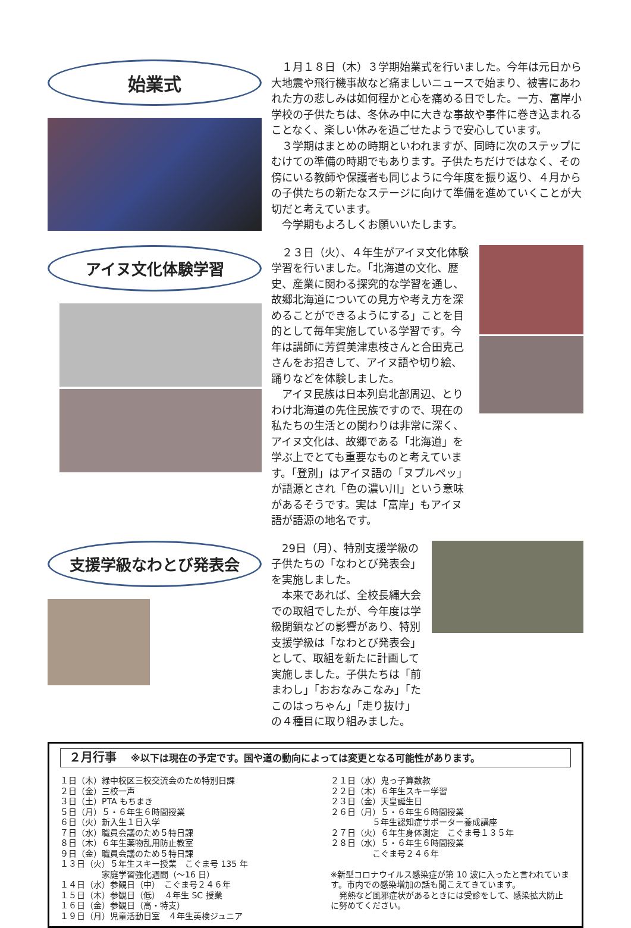始業式
　１月１８日（木）３学期始業式を行いました。今年は元日から大地震や飛行機事故など痛ましいニュースで始まり、被害にあわれた方の悲しみは如何程かと心を痛める日でした。一方、富岸小学校の子供たちは、冬休み中に大きな事故や事件に巻き込まれることなく、楽しい休みを過ごせたようで安心しています。
　３学期はまとめの時期といわれますが、同時に次のステップにむけての準備の時期でもあります。子供たちだけではなく、その傍にいる教師や保護者も同じように今年度を振り返り、４月からの子供たちの新たなステージに向けて準備を進めていくことが大切だと考えています。
　今学期もよろしくお願いいたします。
アイヌ文化体験学習
　２３日（火）、４年生がアイヌ文化体験学習を行いました。「北海道の文化、歴史、産業に関わる探究的な学習を通し、故郷北海道についての見方や考え方を深めることができるようにする」ことを目的として毎年実施している学習です。今年は講師に芳賀美津恵枝さんと合田克己さんをお招きして、アイヌ語や切り絵、踊りなどを体験しました。
　アイヌ民族は日本列島北部周辺、とりわけ北海道の先住民族ですので、現在の私たちの生活との関わりは非常に深く、アイヌ文化は、故郷である「北海道」を学ぶ上でとても重要なものと考えています。「登別」はアイヌ語の「ヌプルペッ」が語源とされ「色の濃い川」という意味があるそうです。実は「富岸」もアイヌ語が語源の地名です。
支援学級なわとび発表会
　29日（月）、特別支援学級の子供たちの「なわとび発表会」を実施しました。
　本来であれば、全校長縄大会での取組でしたが、今年度は学級閉鎖などの影響があり、特別支援学級は「なわとび発表会」として、取組を新たに計画して実施しました。子供たちは「前まわし」「おおなみこなみ」「たこのはっちゃん」「走り抜け」の４種目に取り組みました。
２月行事 ※以下は現在の予定です。国や道の動向によっては変更となる可能性があります。
１日（木）緑中校区三校交流会のため特別日課
２日（金）三校一声
３日（土）PTA もちまき
５日（月）５・６年生６時間授業
６日（火）新入生１日入学
７日（水）職員会議のため５特日課
８日（木）６年生薬物乱用防止教室
９日（金）職員会議のため５特日課
１３日（火）５年生スキー授業　こぐま号 135 年
　　　　　家庭学習強化週間（～16 日）
１４日（水）参観日（中）　こぐま号２４６年
１５日（木）参観日（低）　４年生 SC 授業
１６日（金）参観日（高・特支）
１９日（月）児童活動日室　４年生英検ジュニア
２１日（水）鬼っ子算数教
２２日（木）６年生スキー学習
２３日（金）天皇誕生日
２６日（月）５・６年生６時間授業
　　　　　５年生認知症サポーター養成講座
２７日（火）６年生身体測定　こぐま号１３５年
２８日（水）５・６年生６時間授業
　　　　　こぐま号２４６年
※新型コロナウイルス感染症が第 10 波に入ったと言われています。市内での感染増加の話も聞こえてきています。
　発熱など風邪症状があるときには受診をして、感染拡大防止に努めてください。